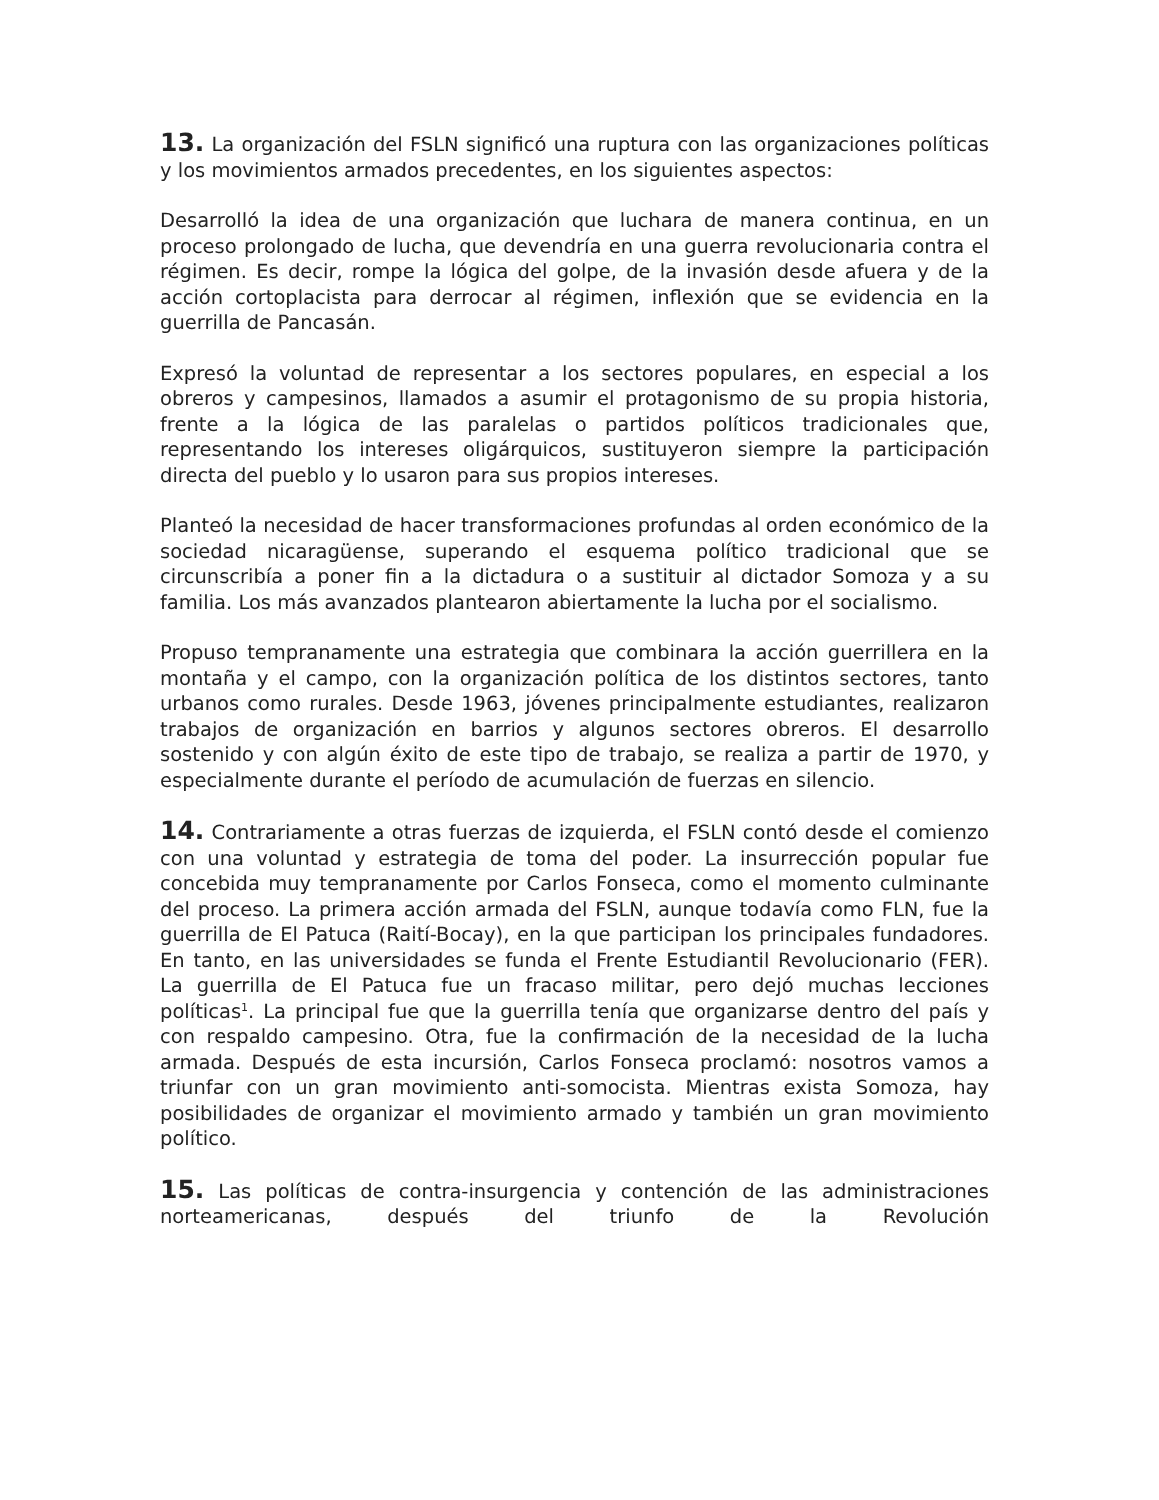13. La organización del FSLN significó una ruptura con las organizaciones políticas y los movimientos armados precedentes, en los siguientes aspectos:
Desarrolló la idea de una organización que luchara de manera continua, en un proceso prolongado de lucha, que devendría en una guerra revolucionaria contra el régimen. Es decir, rompe la lógica del golpe, de la invasión desde afuera y de la acción cortoplacista para derrocar al régimen, inflexión que se evidencia en la guerrilla de Pancasán.
Expresó la voluntad de representar a los sectores populares, en especial a los obreros y campesinos, llamados a asumir el protagonismo de su propia historia, frente a la lógica de las paralelas o partidos políticos tradicionales que, representando los intereses oligárquicos, sustituyeron siempre la participación directa del pueblo y lo usaron para sus propios intereses.
Planteó la necesidad de hacer transformaciones profundas al orden económico de la sociedad nicaragüense, superando el esquema político tradicional que se circunscribía a poner fin a la dictadura o a sustituir al dictador Somoza y a su familia. Los más avanzados plantearon abiertamente la lucha por el socialismo.
Propuso tempranamente una estrategia que combinara la acción guerrillera en la montaña y el campo, con la organización política de los distintos sectores, tanto urbanos como rurales. Desde 1963, jóvenes principalmente estudiantes, realizaron trabajos de organización en barrios y algunos sectores obreros. El desarrollo sostenido y con algún éxito de este tipo de trabajo, se realiza a partir de 1970, y especialmente durante el período de acumulación de fuerzas en silencio.
14. Contrariamente a otras fuerzas de izquierda, el FSLN contó desde el comienzo con una voluntad y estrategia de toma del poder. La insurrección popular fue concebida muy tempranamente por Carlos Fonseca, como el momento culminante del proceso. La primera acción armada del FSLN, aunque todavía como FLN, fue la guerrilla de El Patuca (Raití-Bocay), en la que participan los principales fundadores. En tanto, en las universidades se funda el Frente Estudiantil Revolucionario (FER). La guerrilla de El Patuca fue un fracaso militar, pero dejó muchas lecciones políticas<sup>1</sup>. La principal fue que la guerrilla tenía que organizarse dentro del país y con respaldo campesino. Otra, fue la confirmación de la necesidad de la lucha armada. Después de esta incursión, Carlos Fonseca proclamó: nosotros vamos a triunfar con un gran movimiento anti-somocista. Mientras exista Somoza, hay posibilidades de organizar el movimiento armado y también un gran movimiento político.
15. Las políticas de contra-insurgencia y contención de las administraciones norteamericanas, después del triunfo de la Revolución